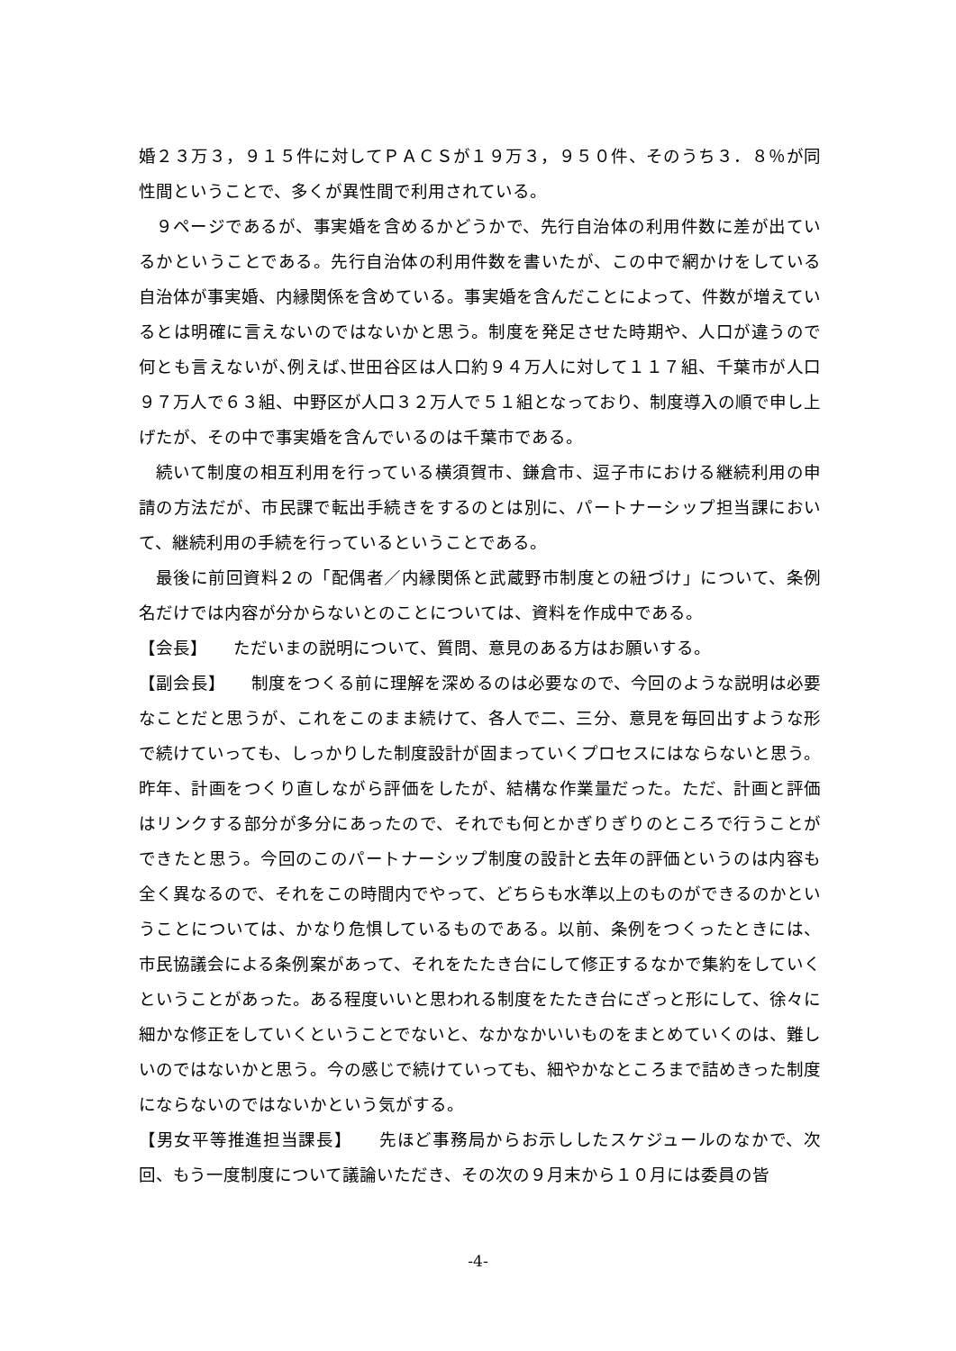婚２３万３，９１５件に対してＰＡＣＳが１９万３，９５０件、そのうち３．８％が同性間ということで、多くが異性間で利用されている。
９ページであるが、事実婚を含めるかどうかで、先行自治体の利用件数に差が出ているかということである。先行自治体の利用件数を書いたが、この中で網かけをしている自治体が事実婚、内縁関係を含めている。事実婚を含んだことによって、件数が増えているとは明確に言えないのではないかと思う。制度を発足させた時期や、人口が違うので何とも言えないが､例えば､世田谷区は人口約９４万人に対して１１７組、千葉市が人口９７万人で６３組、中野区が人口３２万人で５１組となっており、制度導入の順で申し上げたが、その中で事実婚を含んでいるのは千葉市である。
続いて制度の相互利用を行っている横須賀市、鎌倉市、逗子市における継続利用の申請の方法だが、市民課で転出手続きをするのとは別に、パートナーシップ担当課において、継続利用の手続を行っているということである。
最後に前回資料２の「配偶者／内縁関係と武蔵野市制度との紐づけ」について、条例名だけでは内容が分からないとのことについては、資料を作成中である。
【会長】　　ただいまの説明について、質問、意見のある方はお願いする。
【副会長】　　制度をつくる前に理解を深めるのは必要なので、今回のような説明は必要なことだと思うが、これをこのまま続けて、各人で二、三分、意見を毎回出すような形で続けていっても、しっかりした制度設計が固まっていくプロセスにはならないと思う。昨年、計画をつくり直しながら評価をしたが、結構な作業量だった。ただ、計画と評価はリンクする部分が多分にあったので、それでも何とかぎりぎりのところで行うことができたと思う。今回のこのパートナーシップ制度の設計と去年の評価というのは内容も全く異なるので、それをこの時間内でやって、どちらも水準以上のものができるのかということについては、かなり危惧しているものである。以前、条例をつくったときには、市民協議会による条例案があって、それをたたき台にして修正するなかで集約をしていくということがあった。ある程度いいと思われる制度をたたき台にざっと形にして、徐々に細かな修正をしていくということでないと、なかなかいいものをまとめていくのは、難しいのではないかと思う。今の感じで続けていっても、細やかなところまで詰めきった制度にならないのではないかという気がする。
【男女平等推進担当課長】　　先ほど事務局からお示ししたスケジュールのなかで、次回、もう一度制度について議論いただき、その次の９月末から１０月には委員の皆
-4-